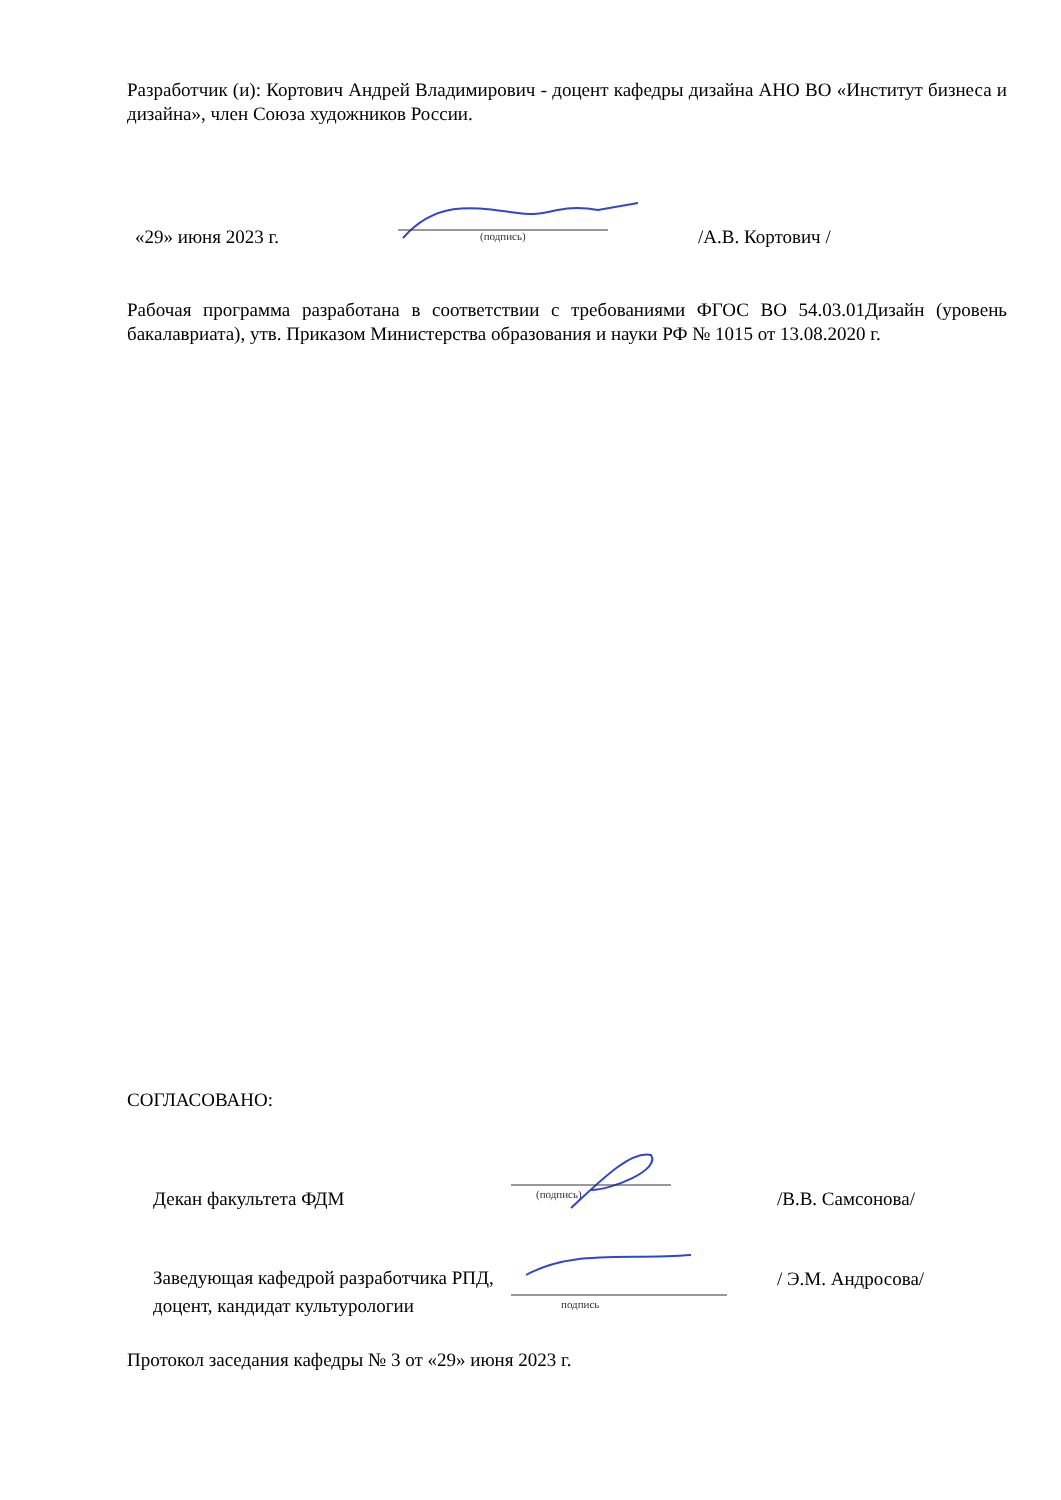Разработчик (и): Кортович Андрей Владимирович - доцент кафедры дизайна АНО ВО «Институт бизнеса и дизайна», член Союза художников России.
«29» июня 2023 г.
(подпись)
/А.В. Кортович /
Рабочая программа разработана в соответствии с требованиями ФГОС ВО 54.03.01Дизайн (уровень бакалавриата), утв. Приказом Министерства образования и науки РФ № 1015 от 13.08.2020 г.
СОГЛАСОВАНО:
Декан факультета ФДМ
(подпись)
/В.В. Самсонова/
Заведующая кафедрой разработчика РПД, доцент, кандидат культурологии
подпись
/ Э.М. Андросова/
Протокол заседания кафедры № 3 от «29» июня 2023 г.